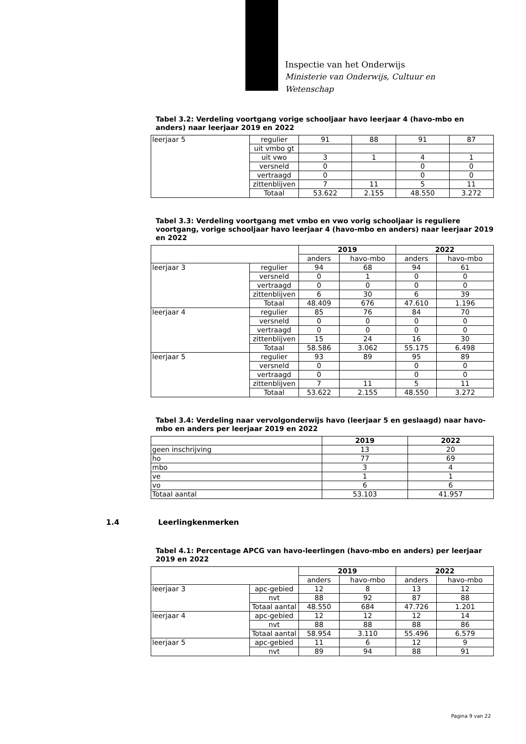Inspectie van het Onderwijs
Ministerie van Onderwijs, Cultuur en
Wetenschap
Tabel 3.2: Verdeling voortgang vorige schooljaar havo leerjaar 4 (havo-mbo en anders) naar leerjaar 2019 en 2022
| leerjaar 5 | regulier | 91 | 88 | 91 | 87 |
| | uit vmbo gt | | | | |
| | uit vwo | 3 | 1 | 4 | 1 |
| | versneld | 0 | | 0 | 0 |
| | vertraagd | 0 | | 0 | 0 |
| | zittenblijven | 7 | 11 | 5 | 11 |
| | Totaal | 53.622 | 2.155 | 48.550 | 3.272 |
Tabel 3.3: Verdeling voortgang met vmbo en vwo vorig schooljaar is reguliere voortgang, vorige schooljaar havo leerjaar 4 (havo-mbo en anders) naar leerjaar 2019 en 2022
| | | 2019 | | 2022 | |
| | | anders | havo-mbo | anders | havo-mbo |
| leerjaar 3 | regulier | 94 | 68 | 94 | 61 |
| | versneld | 0 | 1 | 0 | 0 |
| | vertraagd | 0 | 0 | 0 | 0 |
| | zittenblijven | 6 | 30 | 6 | 39 |
| | Totaal | 48.409 | 676 | 47.610 | 1.196 |
| leerjaar 4 | regulier | 85 | 76 | 84 | 70 |
| | versneld | 0 | 0 | 0 | 0 |
| | vertraagd | 0 | 0 | 0 | 0 |
| | zittenblijven | 15 | 24 | 16 | 30 |
| | Totaal | 58.586 | 3.062 | 55.175 | 6.498 |
| leerjaar 5 | regulier | 93 | 89 | 95 | 89 |
| | versneld | 0 | | 0 | 0 |
| | vertraagd | 0 | | 0 | 0 |
| | zittenblijven | 7 | 11 | 5 | 11 |
| | Totaal | 53.622 | 2.155 | 48.550 | 3.272 |
Tabel 3.4: Verdeling naar vervolgonderwijs havo (leerjaar 5 en geslaagd) naar havo-mbo en anders per leerjaar 2019 en 2022
| | 2019 | 2022 |
| geen inschrijving | 13 | 20 |
| ho | 77 | 69 |
| mbo | 3 | 4 |
| ve | 1 | 1 |
| vo | 6 | 6 |
| Totaal aantal | 53.103 | 41.957 |
1.4 Leerlingkenmerken
Tabel 4.1: Percentage APCG van havo-leerlingen (havo-mbo en anders) per leerjaar 2019 en 2022
| | | 2019 | | 2022 | |
| | | anders | havo-mbo | anders | havo-mbo |
| leerjaar 3 | apc-gebied | 12 | 8 | 13 | 12 |
| | nvt | 88 | 92 | 87 | 88 |
| | Totaal aantal | 48.550 | 684 | 47.726 | 1.201 |
| leerjaar 4 | apc-gebied | 12 | 12 | 12 | 14 |
| | nvt | 88 | 88 | 88 | 86 |
| | Totaal aantal | 58.954 | 3.110 | 55.496 | 6.579 |
| leerjaar 5 | apc-gebied | 11 | 6 | 12 | 9 |
| | nvt | 89 | 94 | 88 | 91 |
Pagina 9 van 22